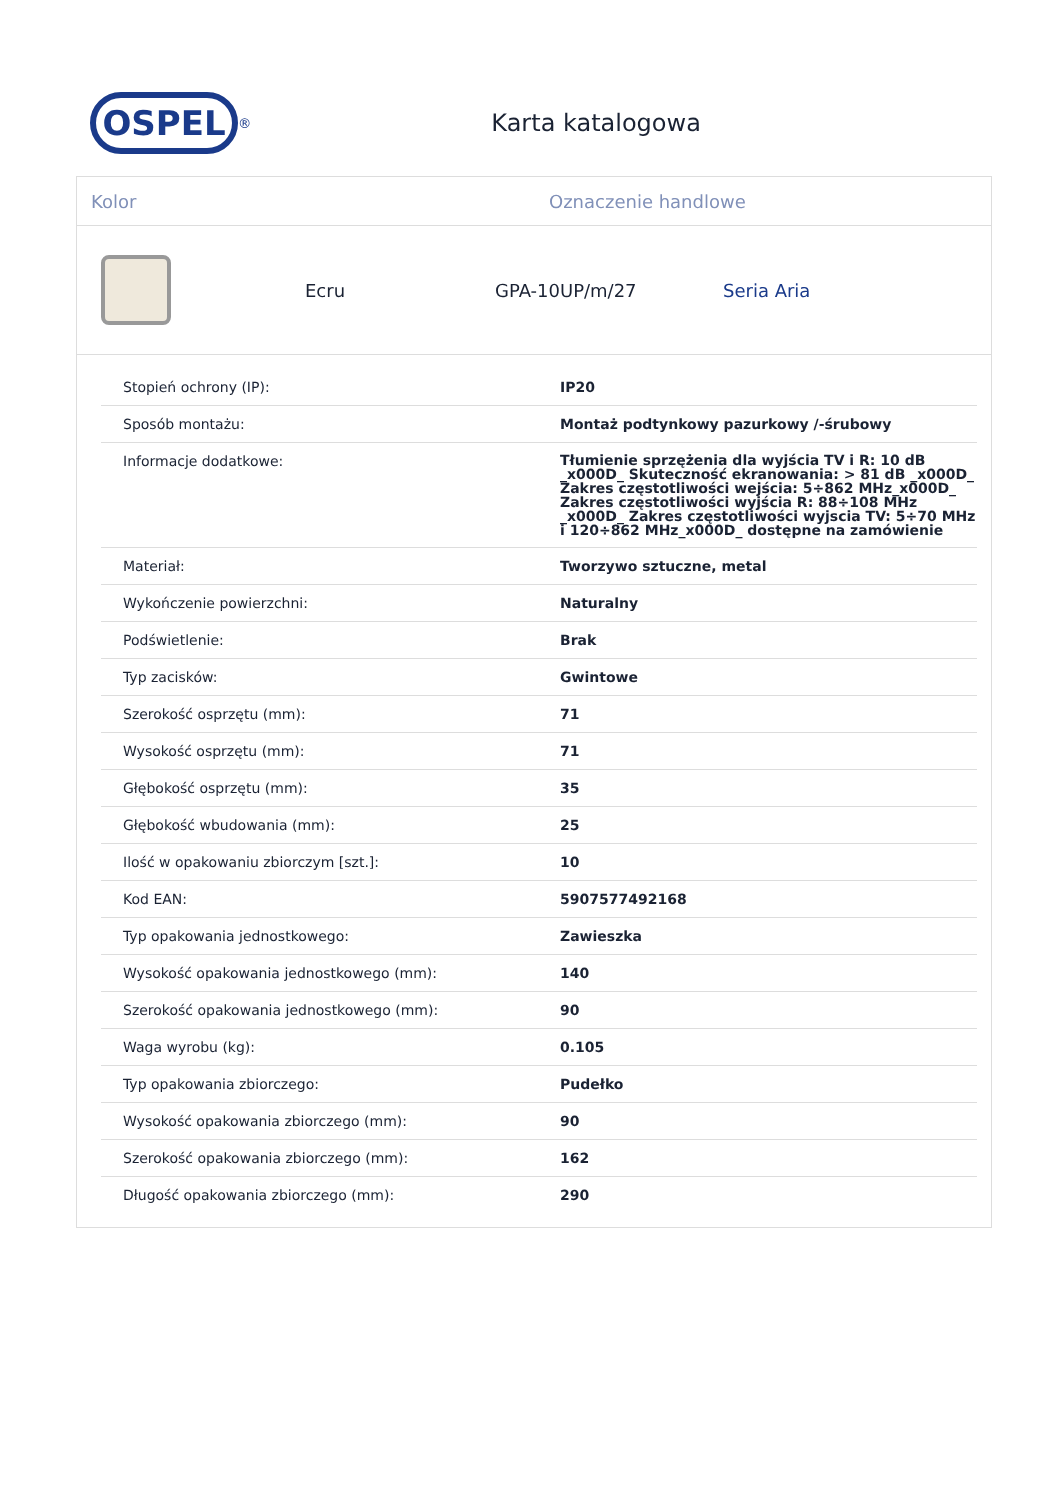OSPEL
<sup>®</sup>
Karta katalogowa
Kolor Oznaczenie handlowe
Ecru GPA-10UP/m/27 Seria Aria
| Stopień ochrony (IP): | IP20 |
| Sposób montażu: | Montaż podtynkowy pazurkowy /-śrubowy |
| Informacje dodatkowe: | Tłumienie sprzężenia dla wyjścia TV i R: 10 dB _x000D_ Skuteczność ekranowania: > 81 dB _x000D_ Zakres częstotliwości wejścia: 5÷862 MHz_x000D_ Zakres częstotliwości wyjścia R: 88÷108 MHz _x000D_ Zakres częstotliwości wyjscia TV: 5÷70 MHz i 120÷862 MHz_x000D_ dostępne na zamówienie |
| Materiał: | Tworzywo sztuczne, metal |
| Wykończenie powierzchni: | Naturalny |
| Podświetlenie: | Brak |
| Typ zacisków: | Gwintowe |
| Szerokość osprzętu (mm): | 71 |
| Wysokość osprzętu (mm): | 71 |
| Głębokość osprzętu (mm): | 35 |
| Głębokość wbudowania (mm): | 25 |
| Ilość w opakowaniu zbiorczym [szt.]: | 10 |
| Kod EAN: | 5907577492168 |
| Typ opakowania jednostkowego: | Zawieszka |
| Wysokość opakowania jednostkowego (mm): | 140 |
| Szerokość opakowania jednostkowego (mm): | 90 |
| Waga wyrobu (kg): | 0.105 |
| Typ opakowania zbiorczego: | Pudełko |
| Wysokość opakowania zbiorczego (mm): | 90 |
| Szerokość opakowania zbiorczego (mm): | 162 |
| Długość opakowania zbiorczego (mm): | 290 |